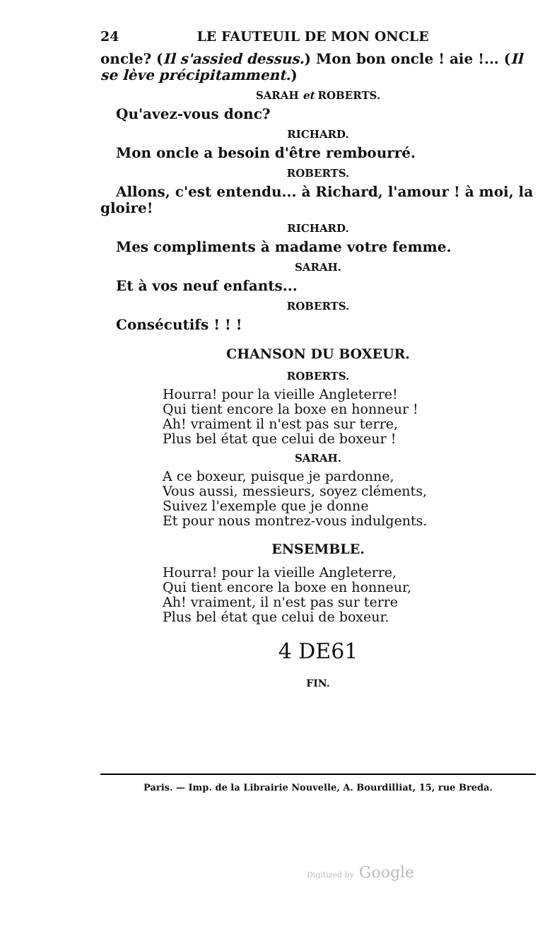24 LE FAUTEUIL DE MON ONCLE
oncle? (Il s'assied dessus.) Mon bon oncle ! aie !... (Il se lève précipitamment.)
SARAH et ROBERTS.
Qu'avez-vous donc?
RICHARD.
Mon oncle a besoin d'être rembourré.
ROBERTS.
Allons, c'est entendu... à Richard, l'amour ! à moi, la
gloire!
RICHARD.
Mes compliments à madame votre femme.
SARAH.
Et à vos neuf enfants...
ROBERTS.
Consécutifs ! ! !
CHANSON DU BOXEUR.
ROBERTS.
Hourra! pour la vieille Angleterre!
Qui tient encore la boxe en honneur !
Ah! vraiment il n'est pas sur terre,
Plus bel état que celui de boxeur !
SARAH.
A ce boxeur, puisque je pardonne,
Vous aussi, messieurs, soyez cléments,
Suivez l'exemple que je donne
Et pour nous montrez-vous indulgents.
ENSEMBLE.
Hourra! pour la vieille Angleterre,
Qui tient encore la boxe en honneur,
Ah! vraiment, il n'est pas sur terre
Plus bel état que celui de boxeur.
4 DE61
FIN.
Paris. — Imp. de la Librairie Nouvelle, A. Bourdilliat, 15, rue Breda.
Digitized by Google